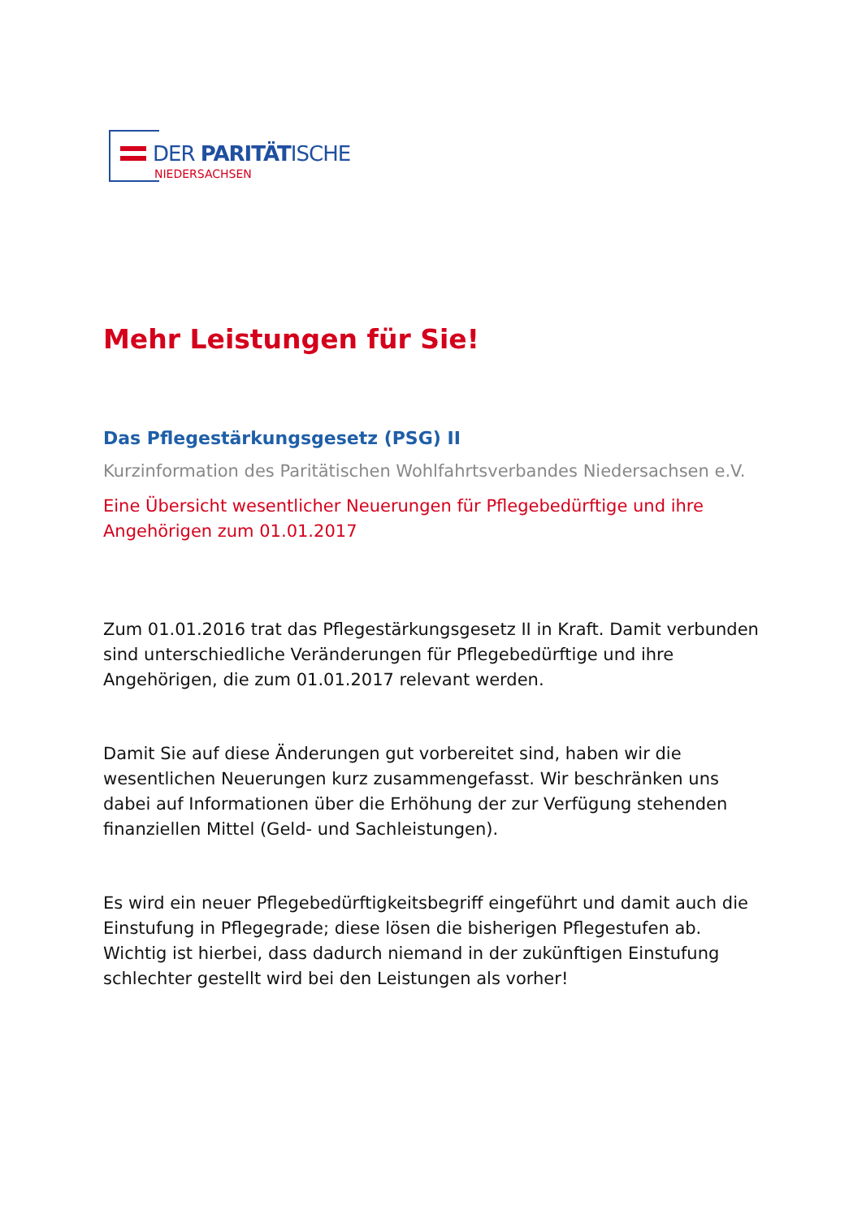DER PARITÄTISCHE
NIEDERSACHSEN
Mehr Leistungen für Sie!
Das Pflegestärkungsgesetz (PSG) II
Kurzinformation des Paritätischen Wohlfahrtsverbandes Niedersachsen e.V.
Eine Übersicht wesentlicher Neuerungen für Pflegebedürftige und ihre Angehörigen zum 01.01.2017
Zum 01.01.2016 trat das Pflegestärkungsgesetz II in Kraft. Damit verbunden sind unterschiedliche Veränderungen für Pflegebedürftige und ihre Angehörigen, die zum 01.01.2017 relevant werden.
Damit Sie auf diese Änderungen gut vorbereitet sind, haben wir die wesentlichen Neuerungen kurz zusammengefasst. Wir beschränken uns dabei auf Informationen über die Erhöhung der zur Verfügung stehenden finanziellen Mittel (Geld- und Sachleistungen).
Es wird ein neuer Pflegebedürftigkeitsbegriff eingeführt und damit auch die Einstufung in Pflegegrade; diese lösen die bisherigen Pflegestufen ab. Wichtig ist hierbei, dass dadurch niemand in der zukünftigen Einstufung schlechter gestellt wird bei den Leistungen als vorher!